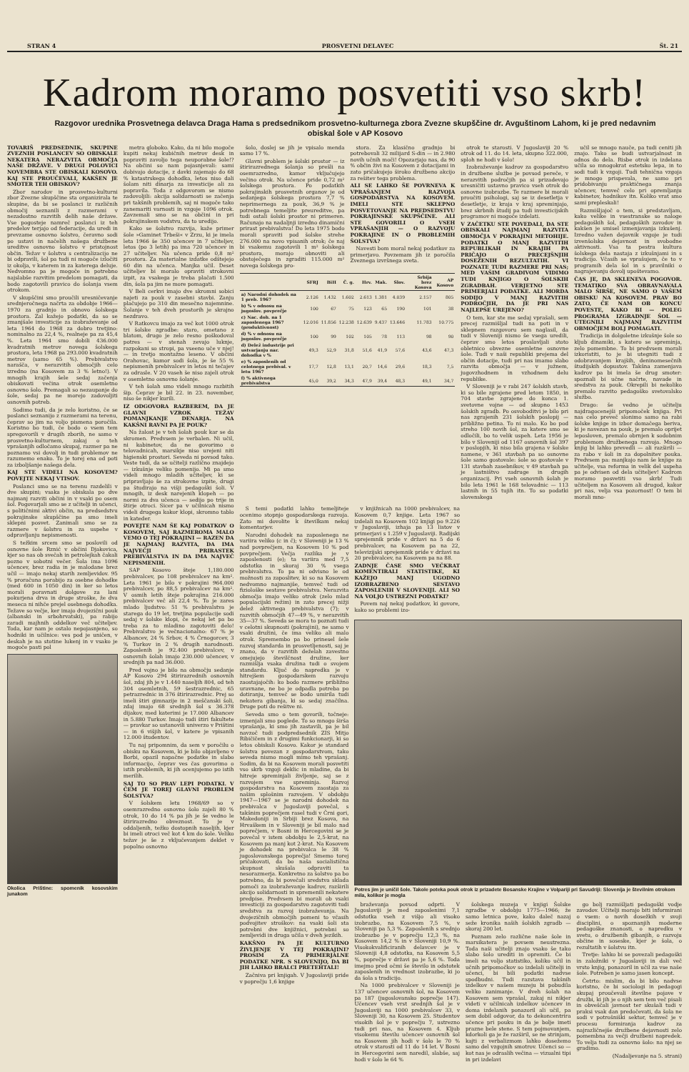STRAN 4 PROSVETNI DELAVEC Št. 21
Kadrom moramo posvetiti vso skrb!
Razgovor urednika Prosvetnega delavca Draga Hama s predsednikom prosvetno-kulturnega zbora Zvezne skupščine dr. Avguštinom Lahom, ki je pred nedavnim obiskal šole v AP Kosovo
TOVARIŠ PREDSEDNIK, SKUPINE ZVEZNIH POSLANCEV SO OBISKALE NEKATERA NERAZVITA OBMOČJA NAŠE DRŽAVE. V DRUGI POLOVICI NOVEMBRA STE OBISKALI KOSOVO. KAJ STE PROUČEVALI, KAKŠEN JE SMOTER TEH OBISKOV?
Zbor narodov in prosvetno-kulturni zbor Zvezne skupščine sta organizirala te skupine, da bi se poslanci iz različnih območij seznanili z razmerami v nezadostno razvitih delih naše države. Vse pogosteje namreč poslanci iz teh predelov terjajo od federacije, da uredi in prevzame osnovno šolstvo, čeravno sodi po ustavi in načelih našega družbene ureditve osnovno šolstvo v pristojnost občin. Težav v šolstvu s centralizacijo ne bi odpravili, šol pa tudi ni mogoče izločiti iz okolja, v katerem in za katerega deluje. Nedvomno pa je mogoče in potrebno najslabše razvitim predelom pomagati, da bodo zagotovili pravico do šolanja vsem otrokom.
V skupščini smo proučili uresničevanje srednjeročnega načrta za obdobje 1966—1970 za gradnjo in obnovo šolskega prostora. Zal kažejo podatki, da so se zmanjšale investicije za izobraževanje od leta 1964 do 1968 za dobro tretjino: nominalno za 22,4 %, realneje pa za 45,4 %. Leta 1964 smo dobili 436.000 kvadratnih metrov novega šolskega prostora, leta 1968 pa 293.000 kvadratnih metrov (samo 65 %). Prebivalstvo narašča, v nerazvitih območjih celo izredno (na Kosovem za 3 % letno!). V mnogih krajih šele sedaj začenja obiskovati večina otrok osemletno osnovno šolo. Premagali so nezaupanje do šole, sedaj pa ne morejo zadovoljiti osnovnih potreb.
Sodimo tudi, da je zelo koristno, če se poslanci seznanijo z razmerami na terenu, čeprav so jim na voljo pismena poročila. Koristno bo tudi, če bodo o vsem tem spregovorili v drugih zborih, ne samo v prosvetno-kulturnem, zakaj o teh vprašanjih odločamo skupaj, razmer pa ne poznamo vsi dovolj in tudi problemov ne razumemo enako. To je torej ena od poti za izboljšanje našega dela.
KAJ STE VIDELI NA KOSOVEM? POVEJTE NEKAJ VTISOV.
Poslanci smo se na terenu razdelili v dve skupini; vsaka je obiskala po dve najmanj razviti občini in v vsaki po osem šol. Pogovarjali smo se z učitelji in učenci, s političnimi aktivi občin, na predsedstvu pokrajinske skupščine pa smo imeli sklepni posvet. Zanimali smo se za razmere v šolstvu in za uspehe v odpravljanju nepismenosti.
S težkim srcem smo se poslovili od osnovne šole Rznić v občini Djakovica, kjer so nas ob svečah in petrolejkah čakali pozno v sobotni večer. Šola ima 1096 učencev, brez radia in je malodane brez učil — imajo nekaj starih zemljevidov. 95 % proračuna porabijo za osebne dohodke (med 600 in 1050 din) in ker so letos morali poravnati dolgove za lani pokurjena drva in druge stroške, že dva meseca ni nihče prejel osebnega dohodka. Težave so večje, ker imajo dvojezični pouk (albanski in srbohrvatski), pa rabijo zaradi majhnih oddelkov več učiteljev. Toda, kar nam je ostalo nepojasnjeno, so hodniki in učilnice: ves pod je uničen, v deskah je na stotine lukenj in v vsako je mogoče pasti pol
Okolica Prištine: spomenik kosovskim junakom
metra globoko. Kako, da ni bilo mogoče kupiti nekaj kubičnih metrov desk in popraviti zavoljo tega neuporabne šole!? Na občini so nam pojasnjevali: sami dobivajo dotacije, z davki zajemajo do 68 % katastrskega dohodka, letos niso dali šolam niti dinarja za investicije ali za popravila. Toda z odgovorom se nismo zadovoljili: akcija solidarnosti se začenja pri takšnih problemih, saj ni mogoče tako zanemariti varnosti in vzgoje 1096 otrok. Zavzemali smo se na občini in pri pokrajinskem vodstvu, da to uredijo.
Kako se šolstvo razvija, kaže primer šole »Gaminet Trbeši« v Zrzu, ki je imela leta 1966 še 350 učencev in 7 učiteljev, letos (po 3 letih) pa ima 720 učencev in 27 učiteljev. Na učenca pride 0,8 m² prostora. Za materialne izdatke odštejejo 60 din na učenca. Manjka učil. Deset učiteljev bi moralo opraviti strokovni izpit, za vsakega je treba plačati 1.500 din, šola pa jim ne more pomagati.
V Beli cerkvi imajo dve skromni sobici najeti za pouk v zasebni stavbi. Zanju plačujejo po 310 din mesečno najemnine. Šolanje v teh dveh prostorih je skrajno nezdravo.
V Ratkovcu imajo za več kot 1000 otrok tri šolske zgradbe: staro, ometano z blatom, drugo je zelo resno poškodoval potres — v stenah zevajo luknje, razpokani so stropi, pa vseeno uče v njej! — in tretjo montažno leseno. V občini Orahovac, kamor sodi šola, je še 55 % nepismenih prebivalcev in letos ni tečajev za odrasle. V 20 vaseh še niso zajeli otrok v osemletno osnovno šolanje.
V teh šolah smo videli mnogo razbitih šip. Čeprav je bil 22. in 23. november, niso še nikjer kurili.
IZ ODGOVORA RAZBEREM, DA JE GLAVNI VZROK TEŽAV POMANJKANJE DENARJA. NA KAKŠNI RAVNI PA JE POUK?
Na žalost je v teh šolah pouk kar se da skromen. Predvsem je verbalen. Ni učil, ni kabinetov, da ne govorimo o telovadnicah, marsikje niso urejeni niti higienski prostori. Seveda ni povsod tako. Veste tudi, da se učitelji različno znajdejo — izkušnje veliko pomenijo. Mi pa smo videli mnogo mladih učiteljev, ki se pripravljajo še za strokovne izpite, drugi pa študirajo na višji pedagoški šoli. V mnogih, iz desk narejenih klopeh — po normi za dva učenca — sedijo po trije in štirje otroci. Sicer pa v učilnicah nismo videli drugega kakor klopi, skromno tablo in kateder.
POVEJTE NAM ŠE KAJ PODATKOV O KOSOVEM, SAJ RAZMEROMA MALO VEMO O TEJ POKRAJINI — RAZEN DA JE NAJMANJ RAZVITA, DA IMA NAJVEČJI PRIRASTEK PREBIVALSTVA IN DA IMA NAJVEČ NEPISMENIH.
SAP Kosovo šteje 1,180.000 prebivalcev, po 108 prebivalcev na km². Leta 1961 je bilo v pokrajini 964.000 prebivalcev, po 88,5 prebivalcev na km². V osmih letih šteje pokrajina 216.000 prebivalcev več ali 22,4 %. To je zares mlado ljudstvo: 51 % prebivalstva je starega do 19 let, tretjina populacije sodi sedaj v šolske klopi, če nekaj let pa bo treba za to mladino zagotoviti delo! Prebivalstvo je večnacionalno: 67 % je Albancev, 24 % Srbov, 4 % Črnogorcev, 3 % Turkov in 2 % drugih narodnosti. Zaposlenih je 92.400 prebivalcev, v osnovnih šolah imajo 230.000 učencev, v srednjih pa nad 36.000.
Pred vojno je bilo na območju sedanje AP Kosovo 294 štirirazrednih osnovnih šol, zdaj jih je v 1.440 naseljih 804, od teh 304 osemletnih, 59 šestrazrednic, 65 petrazrednic in 376 štirirazrednic. Prej so imeli štiri gimnazije in 2 meščanski šoli, zdaj imajo 68 srednjih šol s 36.378 dijakov, med katerimi je 17.000 Albancev in 5.880 Turkov. Imajo tudi štiri fakultete — pravkar so ustanovili univerzo v Prištini — in 6 višjih šol, v katere je vpisanih 12.000 študentov.
Tu naj pripomnim, da sem v poročilu o obisku na Kosovem, ki je bilo objavljeno v Borbi, opazil napačne podatke in slabo informacijo, čeprav ves čas govorimo o istih problemih, ki jih ocenjujemo po istih merilih.
SAJ TO SO PRAV LEPI PODATKI. V ČEM JE TOREJ GLAVNI PROBLEM ŠOLSTVA?
V šolskem letu 1968/69 so v osemrazredno osnovno šolo zajeli 80 % otrok, 10 do 14 % pa jih je še vedno le štirirazredno obveznost. To je v oddaljenih, težko dostopnih naseljih, kjer bi imeli otroci več kot 4 km do šole. Veliko težav je še z vključevanjem deklet v popolno osnovno
šolo, doslej se jih je vpisalo menda samo 17 %.
Glavni problem je šolski prostor — iz štirirazrednega šolanja so prešli na osemrazredno, kamor vključujejo večino otrok. Na učence pride 0,72 m² šolskega prostora. Po podatkih pokrajinskih prosvetnih organov je od sedanjega šolskega prostora 7,7 % neprimernega za pouk, 36,9 % je potrebnega temeljite preureditve, pa tudi ostali šolski prostor ni primeren. Računajo na nadaljnji izredno dinamični prirast prebivalstva! Do leta 1975 bodo morali spraviti pod šolske strehe 276.000 na novo vpisanih otrok; če naj bi vsakemu zagotovili 1 m² šolskega prostora, morajo obnoviti ali obstoječega in zgraditi 115.000 m² novega šolskega pro-
stora. Za klasično gradnjo bi potrebovali 32 milijard S-din — in 2.980 novih učnih moči! Opozarjajo nas, da 90 % občin živi na Kosovem z dotacijami in zato pričakujejo široko družbeno akcijo za rešitev tega problema.
ALI SE LAHKO ŠE POVRNEVA K VPRAŠANJEM RAZVOJA GOSPODARSTVA NA KOSOVEM. IMELI STE SKLEPNO POSVETOVANJE NA PREDSEDSTVU POKRAJINSKE SKUPŠČINE. ALI STE GOVORILI O VSEH VPRAŠANJIH — O RAZVOJU POKRAJINE IN O PROBLEMIH ŠOLSTVA?
Navesti bom moral nekaj podatkov za primerjavo. Povzemam jih iz poročila Zveznega izvršnega sveta.
| | SFRJ | BiH | Č. g. | Hrv. | Mak. | Slov. | Srbija brez Kosova | AP Kosovo |
| --- | --- | --- | --- | --- | --- | --- | --- | --- |
| a) Narodni dohodek na 1 preb. 1967 | 2.126 | 1.432 | 1.602 | 2.613 | 1.381 | 4.039 | 2.157 | 805 |
| b) % v odnosu na jugoslov. povprečje | 100 | 67 | 75 | 123 | 65 | 190 | 101 | 38 |
| c) Nac. doh. na 1 zaposlenega 1967 (produktivnost) | 12.016 | 11.856 | 12.238 | 12.639 | 9.437 | 13.646 | 11.783 | 10.775 |
| d) % v odnosu na jugoslov. povprečje | 100 | 99 | 102 | 105 | 78 | 113 | 98 | 90 |
| d) Delež industrije pri ustvarjanju nar. dohodka v % | 49,3 | 52,9 | 31,8 | 51,6 | 41,9 | 57,6 | 43,6 | 47,3 |
| e) % zaposlenih od celotnega prebival. v letu 1967 | 17,7 | 12,8 | 13,1 | 20,7 | 14,6 | 29,6 | 18,3 | 7,5 |
| f) % aktivnega prebivalstva | 45,0 | 39,2 | 34,3 | 47,9 | 39,4 | 48,3 | 49,1 | 34,7 |
otrok te starosti. V Jugoslaviji 20 % otrok od 11. do 14. leta, skupno 322.000, sploh ne hodi v šolo!
Izobraževanje kadrov za gospodarstvo in družbene službe je povsod pereče, v nerazvitih področjih pa si prizadevajo uresničiti ustavno pravico vseh otrok do osnovne izobrazbe. Te razmere bi morali proučiti psihologi, saj se iz desetletja v desetletje, iz kraja v kraj spreminjajo, brez skrbnih študij pa tudi investicijskih programov ni mogoče izdelati.
V ZAČETKU STE POVEDALI, DA STE OBISKALI NAJMANJ RAZVITA OBMOČJA V POKRAJINI METOHIJE. PODATKI O MANJ RAZVITIH REPUBLIKAH IN KRAJIH PA PRIČAJO O PRECEJŠNJIH DOSEŽENIH REZULTATIH. VI POZNATE TUDI RAZMERE PRI NAS; MED VAŠIM GRADIVOM VIDIMO TUDI KNJIGO O ŠOLSKIH ZGRADBAH. VERJETNO STE PRIMERJALI PODATKE. ALI MORDA SODIJO V MANJ RAZVITIH PODROČJIH, DA JE PRI NAS NAJLEPŠE UREJENO?
O tem, kar ste me sedaj vprašali, sem precej razmišljal tudi na poti in v sklepnem razgovoru sem naglasil, da tudi v Sloveniji nismo še vsega uredili, čeprav smo letos proslavljali stoto obletnico obvezne osemletne osnovne šole. Tudi v naši republiki prejema del občin dotacije, tudi pri nas imamo slabo razvita območja — v južnem, jugovzhodnem in vzhodnem delu republike.
V Sloveniji je v rabi 247 šolskih stavb, ki so bile zgrajene pred letom 1850, in 704 stavbe zgrajene do konca 1. svetovne vojne — od skupno 1453 šolskih zgradb. Po osvoboditvi je bilo pri nas zgrajenih 231 šolskih poslopij — približno petina. To ni malo. Ko bo pod streho 100 novih šol, za katere smo se odločili, bo to velik uspeh. Leta 1956 je bilo v Sloveniji od 1167 osnovnih šol 397 v poslopjih, ki niso bila grajena v šolske namene, v 361 stavbah pa so osnovne šole samo gostovale: šole so gostovale v 131 stavbah zasebnikov, v 49 stavbah pa je lastništvo zadruge in drugih organizacij. Pri vseh osnovnih šolah je bilo leta 1961 le 168 telovadnic — 113 lastnih in 55 tujih itn. To so podatki slovenskega
učil se mnogo nauče, pa tudi ceniti jih znajo. Tako se budi ustvarjalnost in odnos do dela. Risbe otrok in izdelana učila so mnogokrat estetsko lepa, in to sodi tudi k vzgoji. Tudi tehnična vzgoja je mnogo prispevala, ne samo pri pridobivanju praktičnega znanja učencev, temveč celo pri opremljanju kabinetov, hodnikov itn. Koliko vrat smo sami prepleskali!
Razmišljajoč o tem, si predstavljam, kako velike in vsestranske so naloge pedagoških šol, pedagoških zavodov in kakšen je smisel izmenjavanja izkušenj. Izredno važen dejavnik vzgoje je tudi izvenšolska dejavnost in svobodne aktivnosti. Vsa ta pestra kultura šolskega dela nastaja z izkušnjami in s tradicijo. Včasih se vprašujem, če to v programih dela šol in s pravilniki o nagrajevanju dovolj upoštevamo.
ČAS JE, DA SKLENEVA POGOVOR. TEMATIKO SVA OBRAVNAVALA MALO ŠIRŠE, NE SAMO O VAŠEM OBISKU NA KOSOVEM. PRAV BO ZATO, ČE NAM OB KONCU POVESTE, KAKO BI — POLEG PROGRAMA IZGRADNJE ŠOL — UTEGNILI NAJMANJ RAZVITIM OBMOČJEM BOLJ POMAGATI.
Tradicija in dolgoletne izkušnje šole so kljub dinamiki, s katero se spreminja, zelo pomembne. To bi predvsem morali izkoristiti, to je bi utegniti tudi z odobravanjem krajših, deninomesečnih študijskih dopustov. Takšna zamenjava kadrov pa bi imela še drug smoter: spoznali bi učne načrte, navade in sredstva za pouk. Okrepili bi nekoliko premalo razvito pedagoško svetovalsko službo.
Drugo: še vedno je učitelju najdragocenejši pripomoček knjiga. Pri nas celo preveč slonimo samo na rabi šolske knjige in izbor domačega beriva, ki je navezan na pouk, je premalo oprijet leposloven, premalo obrnjen k sodobnim problemom družbenega razvoja. Mnogo knjig bi lahko prevedli — ali razširili — za rabo v šoli in za dopolnitev pouka. Predvsem pa: manjkajo nam še knjige za učitelje, vsa reforma in velik del uspeha pa je odvisen od dela učiteljev! Kadrom moramo posvetiti vso skrb! Tudi učiteljem na Kosovem ali drugod, kakor pri nas, velja vsa pozornost! O tem bi morali mno-
S temi podatki lahko temeljiteje ocenimo stopnjo gospodarskega razvoja. Zato mi dovolite k številkam nekaj komentarjev.
Narodni dohodek na zaposlenega ne variira veliko (c in č); v Sloveniji je 13 % nad povprečjem, na Kosovem 10 % pod povprečjem. Večja razlika je v zaposlenosti (e); ta variira med 7,5 odstotka in skoraj 30 % vsega prebivalstva. To pa ni odvisno le od možnosti za zaposlitev, ki so na Kosovem nedvomno najmanjše, temveč tudi od fiziološke sestave prebivalstva. Nerazvita območja imajo veliko otrok (zelo mlad populacijski režim) in zato precej nižji delež aktivnega prebivalstva (7); v razvitih območjih 47—49 %, v nerazvitih 35—37 %. Seveda se mora to poznati tudi v celotni skupnosti (pokrajini), ne samo v vsaki družini, če ima veliko ali malo otrok. Spremembo pa bo prinesel šele razvoj standarda in prosvetljenosti, saj je znano, da v razvitih deželah zavestno omejujejo številčnost družine, ker razmišlja vsaka družina tudi o svojem standardu. Ključ do napredka je v hitrejšem gospodarskem razvoju zaostajajočih: ko bodo razmere približno uravnane, ne bo je odpadla potreba po dotiranju, temveč se bodo umirila tudi nekatera gibanja, ki so sedaj značilna. Druge poti do rešitve ni.
Seveda smo o tem govorili, točneje: izmenjali smo poglede. To so mnogo širša vprašanja, ki smo jih zastavili, pa je bil navzoč tudi podpredsednik ZIS Mitjo Ribičičem in z drugimi funkcionarji, ki so letos obiskali Kosovo. Kakor je standard šolstva povezan z gospodarstvom, tako seveda nismo mogli mimo teh vprašanj. Sodim, da bi na Kosovem morali posvetiti vso skrb vzgoji deklic in mladine, da bi hitreje spreminjali življenje, saj se z razvojem vse spreminja. Razvoj gospodarstva na Kosovem zaostaja za našim splošnim razvojem. V obdobju 1947—1967 se je narodni dohodek na prebivalca v Jugoslaviji povečal, s takšnim poprečjem rasel tudi v Črni gori, Makedoniji in Srbiji brez Kosova, na Hrvaškem in v Sloveniji je bil malo nad poprečjem, v Bosni in Hercegovini se je povečal v istem obdobju le 2,5-krat, na Kosovem pa manj kot 2-krat. Na Kosovem je dohodek na prebivalca le 38 % jugoslovanskega poprečja! Smemo torej pričakovati, da bo naša socialistična skupnost skušala odpraviti ta nesorazmerja. Konkretno za šolstvo pa bo potrebno, da bi povečali sredstva sklada pomoči za izobraževanje kadrov, razširili akcijo solidarnosti in spremenili nekatere predpise. Predvsem bi morali ob vsaki investiciji za gospodarstvo zagotoviti tudi sredstva za razvoj izobraževanja. Na dvojezičnih območjih pomeni to včasih podvojitev stroškov: na vsaki šoli sta potrebni dve knjižnici, potrebni so zemljevidi in druga učila v dveh jezikih.
KAKŠNO PA JE KULTURNO ŽIVLJENJE V TEJ POKRAJINI? PROSIM ZA PRIMERJALNE PODATKE NPR. S SLOVENIJO, DA BI JIH LAHKO BRALCI PRETEHTALI!
Začniva pri knjigah. V Jugoslaviji pride v poprečju 1,6 knjige
v knjižnicah na 1000 prebivalcev, na Kosovem 0,7 knjige. Leta 1967 so izdelali na Kosovem 102 knjigi po 9.226 v Jugoslaviji, izhaja pa 13 listov v primerjavi s 1.259 v Jugoslaviji. Radijski sprejemnik pride v državi na 5 do 6 prebivalcev, na Kosovem pa na 22, televizijski sprejemnik pride v državi na 20 prebivalcev, na Kosovem pa na 88.
ZADNJE ČASE SMO VEČKRAT KOMENTIRALI STATISTIKE, KI KAŽEJO MANJ UGODNO IZOBRAZBENO SESTAVO ZAPOSLENIH V SLOVENIJI. ALI SO NA VOLJO USTREZNI PODATKI?
Povem naj nekaj podatkov, ki govore, kako so problemi izo-
Potres jim je uničil šole. Takole poteka pouk otrok iz prizadete Bosanske Krajine v Volpariji pri Savudriji: Slovenija je številnim otrokom mila, kolikor je mogla
braževanja povsod odprti. V Jugoslaviji je med zaposlenimi 7,1 odstotka vseh z višjo ali visoko izobrazbo, na Kosovem 7,5 %, v Sloveniji pa 5,3 %. Zaposlenih s srednjo izobrazbo je v poprečju 12,3 %, na Kosovem 14,2 % in v Sloveniji 10,9 %. Visokokvalificiranih delavcev je v Sloveniji 4,8 odstotka, na Kosovem 5,5 %, poprečje v državi pa je 5,6 %. Toda imejmo pred očmi še število in odstotek zaposlenih in vrednost izobrazbe, ki jo da šola s tradicijo.
Na 1000 prebivalcev v Sloveniji je 137 učencev osnovnih šol, na Kosovem pa 187 (jugoslovansko poprečje 147). Učencev vseh vrst srednjih šol je v Jugoslaviji na 1000 prebivalcev 33, v Sloveniji 30, na Kosovem 25. Studentov visokih šol je v poprečju 7, ustrezno tudi pri nas, na Kosovem 4. Kljub visokemu številu učencev osnovnih šol na Kosovem jih hodi v šolo le 70 % otrok v starosti od 11 do 14 let. V Bosni in Hercegovini sem naredil, slabše, saj hodi v šolo le 64 %
šolskega muzeja v knjigi Šolske zgradbe v obdobju 1775—1966; že samo letnica pove, kako daleč nazaj seže kronika naših šolskih zgradb — skoraj 200 let.
Poznam zelo različne naše šole in marsikatera je povsem neustrezna. Toda naši učitelji znajo vsako še tako slabo šolo urediti in opremiti. Če bi imeli na voljo statistiko, koliko učil in učnih pripomočkov so izdelali učitelji in učenci, bi bili podatki nadvse spodbudni. Tudi razstava takšnih izdelkov v našem muzeju bi pobudila veliko zanimanje. V dveh šolah na Kosovem sem vprašal, zakaj ni nikjer videti v učilnicah izdelkov učencev in doma izdelanih ponazoril ali učil, pa sem dobil odgovor, da to dekoncentrira učence pri pouku in da je bolje imeti prazne bele stene. S tem pojmovanjem, kdorkoli ga je že razširil, se ne strinjam, kajti z verbalizmom lahko dosežemo samo del vzgojnih smotrov. Učenci so — kot nas je odraslih večina — vizualni tipi in pri izdelavi
go bolj razmišljati pedagoški vodje zavodov. Učitelji morajo biti informirani o vsem: o novih dosežkih v svoji disciplini, o spoznanjih moderne pedagoške znanosti, o napredku v svetu, o družbenih gibanjih, o razvoju občine in soseske, kjer je šola, o rezultatih v šolstvu itn.
Tretje: lahko bi se povezali pedagoški in založniki v Jugoslaviji in dali več vrsto knjig, ponazoril in učil za vse naše šole. Potreben je samo jasen koncept.
Četrto: mislim, da bi bilo nadvse koristno, če bi sociologi in pedagogi skupaj proučevali številne pojave v družbi, ki jih je o njih sem tem več pisali in obveščali javnost ter skušali tudi v praksi vsak dan predočevati, da šola ne sodi v potrošniški sektor, temveč je v procesu formiranja kadrov za najrazličnejše družbene dejavnosti zelo pomembna za večji družbeni napredek. To velja tudi za osnovno šolo: na njej se gradimo.
(Nadaljevanje na 5. strani)